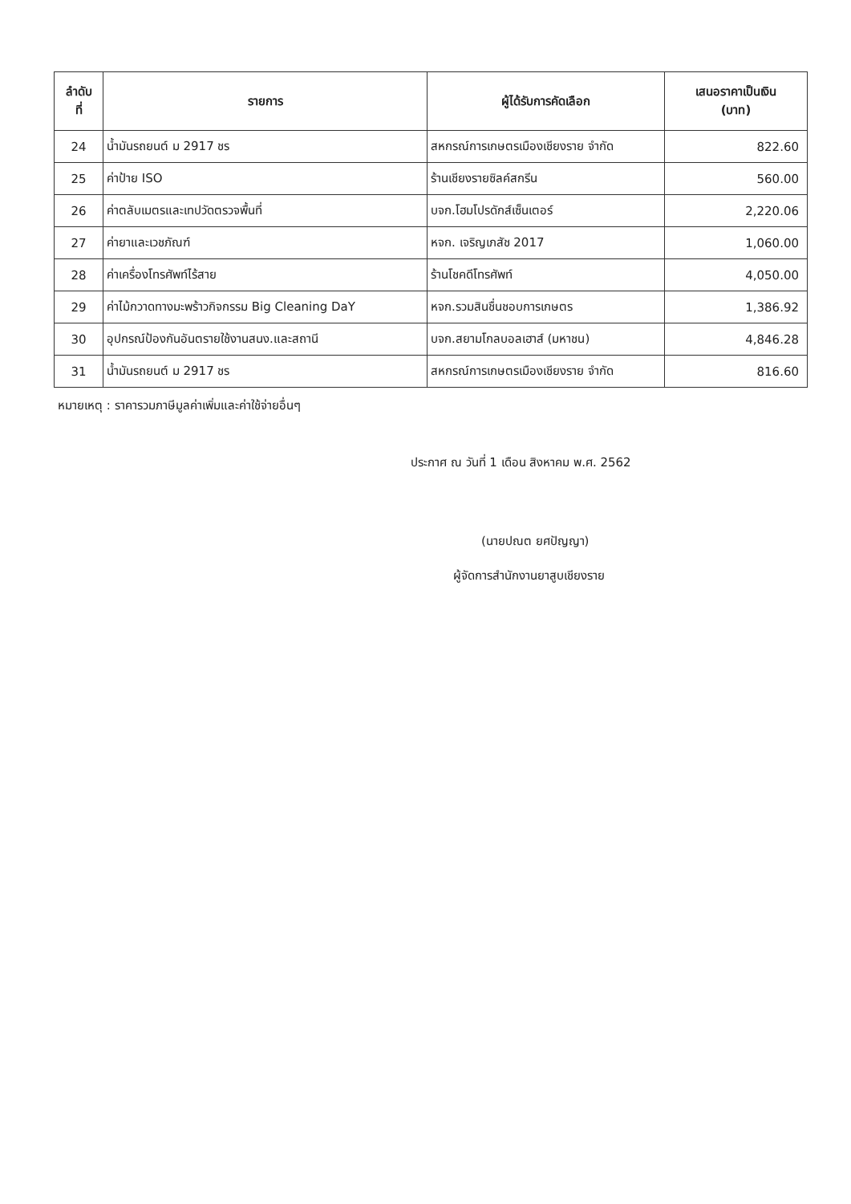| ลำดับ ที่ | รายการ | ผู้ได้รับการคัดเลือก | เสนอราคาเป็นเงิน (บาท) |
| --- | --- | --- | --- |
| 24 | น้ำมันรถยนต์ ม 2917 ชร | สหกรณ์การเกษตรเมืองเชียงราย จำกัด | 822.60 |
| 25 | ค่าป้าย ISO | ร้านเชียงรายซิลค์สกรีน | 560.00 |
| 26 | ค่าตลับเมตรและเทปวัดตรวจพื้นที่ | บจก.โฮมโปรดักส์เซ็นเตอร์ | 2,220.06 |
| 27 | ค่ายาและเวชภัณฑ์ | หจก. เจริญเภสัช 2017 | 1,060.00 |
| 28 | ค่าเครื่องโทรศัพท์ไร้สาย | ร้านโชคดีโทรศัพท์ | 4,050.00 |
| 29 | ค่าไม้กวาดทางมะพร้าวกิจกรรม Big Cleaning DaY | หจก.รวมสินชื่นชอบการเกษตร | 1,386.92 |
| 30 | อุปกรณ์ป้องกันอันตรายใช้งานสนง.และสถานี | บจก.สยามโกลบอลเฮาส์ (มหาชน) | 4,846.28 |
| 31 | น้ำมันรถยนต์ ม 2917 ชร | สหกรณ์การเกษตรเมืองเชียงราย จำกัด | 816.60 |
หมายเหตุ : ราคารวมภาษีมูลค่าเพิ่มและค่าใช้จ่ายอื่นๆ
ประกาศ ณ วันที่ 1 เดือน สิงหาคม พ.ศ. 2562
(นายปณต ยศปัญญา)
ผู้จัดการสำนักงานยาสูบเชียงราย